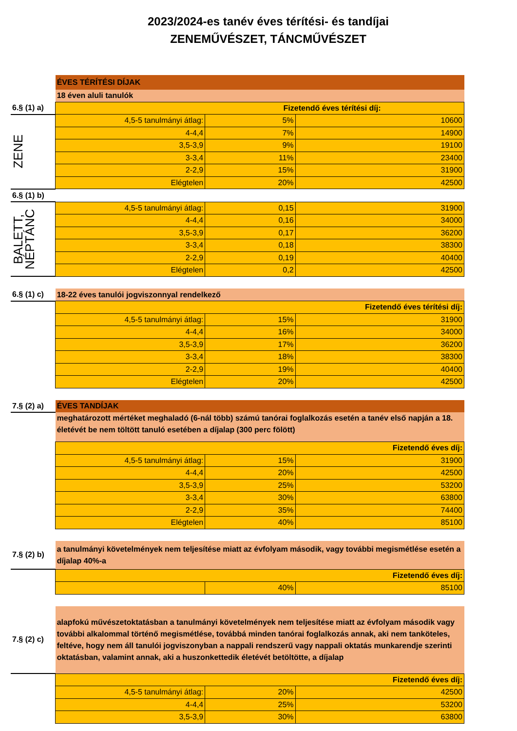2023/2024-es tanév éves térítési- és tandíjai
ZENEMŰVÉSZET, TÁNCMŰVÉSZET
| | ÉVES TÉRÍTÉSI DÍJAK | | |
| | 18 éven aluli tanulók | | |
| 6.§ (1) a) | Fizetendő éves térítési díj: | | |
| ZENE | 4,5-5 tanulmányi átlag: | 5% | 10600 |
| | 4-4,4 | 7% | 14900 |
| | 3,5-3,9 | 9% | 19100 |
| | 3-3,4 | 11% | 23400 |
| | 2-2,9 | 15% | 31900 |
| | Elégtelen | 20% | 42500 |
| 6.§ (1) b) | | | |
| BALETT, NÉPTÁNC | 4,5-5 tanulmányi átlag: | 0,15 | 31900 |
| | 4-4,4 | 0,16 | 34000 |
| | 3,5-3,9 | 0,17 | 36200 |
| | 3-3,4 | 0,18 | 38300 |
| | 2-2,9 | 0,19 | 40400 |
| | Elégtelen | 0,2 | 42500 |
| 6.§ (1) c) | 18-22 éves tanulói jogviszonnyal rendelkező | | |
| | Fizetendő éves térítési díj: | | |
| | 4,5-5 tanulmányi átlag: | 15% | 31900 |
| | 4-4,4 | 16% | 34000 |
| | 3,5-3,9 | 17% | 36200 |
| | 3-3,4 | 18% | 38300 |
| | 2-2,9 | 19% | 40400 |
| | Elégtelen | 20% | 42500 |
| 7.§ (2) a) | ÉVES TANDÍJAK | | |
| | meghatározott mértéket meghaladó (6-nál több) számú tanórai foglalkozás esetén a tanév első napján a 18. életévét be nem töltött tanuló esetében a díjalap (300 perc fölött) | | |
| | Fizetendő éves díj: | | |
| | 4,5-5 tanulmányi átlag: | 15% | 31900 |
| | 4-4,4 | 20% | 42500 |
| | 3,5-3,9 | 25% | 53200 |
| | 3-3,4 | 30% | 63800 |
| | 2-2,9 | 35% | 74400 |
| | Elégtelen | 40% | 85100 |
| 7.§ (2) b) | a tanulmányi követelmények nem teljesítése miatt az évfolyam második, vagy további megismétlése esetén a díjalap 40%-a | | |
| | Fizetendő éves díj: | | |
| | | 40% | 85100 |
| 7.§ (2) c) | alapfokú művészetoktatásban a tanulmányi követelmények nem teljesítése miatt az évfolyam második vagy további alkalommal történő megismétlése, továbbá minden tanórai foglalkozás annak, aki nem tanköteles, feltéve, hogy nem áll tanulói jogviszonyban a nappali rendszerű vagy nappali oktatás munkarendje szerinti oktatásban, valamint annak, aki a huszonkettedik életévét betöltötte, a díjalap | | |
| | Fizetendő éves díj: | | |
| | 4,5-5 tanulmányi átlag: | 20% | 42500 |
| | 4-4,4 | 25% | 53200 |
| | 3,5-3,9 | 30% | 63800 |